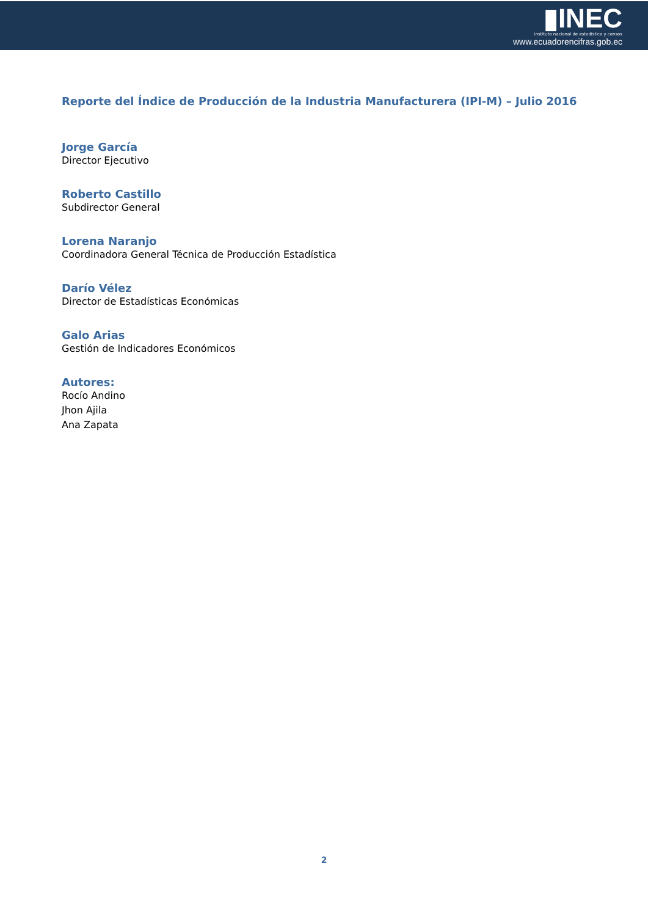▮INEC
instituto nacional de estadística y censos
www.ecuadorencifras.gob.ec
Reporte del Índice de Producción de la Industria Manufacturera (IPI-M) – Julio 2016
Jorge García
Director Ejecutivo
Roberto Castillo
Subdirector General
Lorena Naranjo
Coordinadora General Técnica de Producción Estadística
Darío Vélez
Director de Estadísticas Económicas
Galo Arias
Gestión de Indicadores Económicos
Autores:
Rocío Andino
Jhon Ajila
Ana Zapata
2